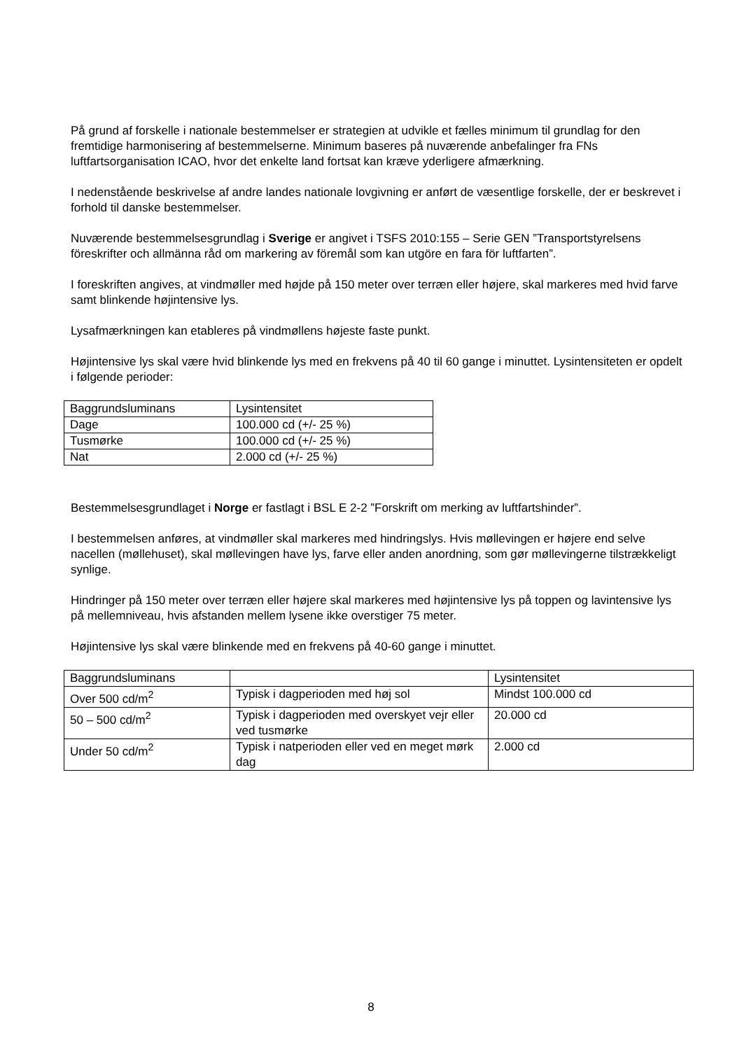På grund af forskelle i nationale bestemmelser er strategien at udvikle et fælles minimum til grundlag for den fremtidige harmonisering af bestemmelserne. Minimum baseres på nuværende anbefalinger fra FNs luftfartsorganisation ICAO, hvor det enkelte land fortsat kan kræve yderligere afmærkning.
I nedenstående beskrivelse af andre landes nationale lovgivning er anført de væsentlige forskelle, der er beskrevet i forhold til danske bestemmelser.
Nuværende bestemmelsesgrundlag i Sverige er angivet i TSFS 2010:155 – Serie GEN ”Transportstyrelsens föreskrifter och allmänna råd om markering av föremål som kan utgöre en fara för luftfarten”.
I foreskriften angives, at vindmøller med højde på 150 meter over terræn eller højere, skal markeres med hvid farve samt blinkende højintensive lys.
Lysafmærkningen kan etableres på vindmøllens højeste faste punkt.
Højintensive lys skal være hvid blinkende lys med en frekvens på 40 til 60 gange i minuttet. Lysintensiteten er opdelt i følgende perioder:
| Baggrundsluminans | Lysintensitet |
| Dage | 100.000 cd (+/- 25 %) |
| Tusmørke | 100.000 cd (+/- 25 %) |
| Nat | 2.000 cd (+/- 25 %) |
Bestemmelsesgrundlaget i Norge er fastlagt i BSL E 2-2 ”Forskrift om merking av luftfartshinder”.
I bestemmelsen anføres, at vindmøller skal markeres med hindringslys. Hvis møllevingen er højere end selve nacellen (møllehuset), skal møllevingen have lys, farve eller anden anordning, som gør møllevingerne tilstrækkeligt synlige.
Hindringer på 150 meter over terræn eller højere skal markeres med højintensive lys på toppen og lavintensive lys på mellemniveau, hvis afstanden mellem lysene ikke overstiger 75 meter.
Højintensive lys skal være blinkende med en frekvens på 40-60 gange i minuttet.
| Baggrundsluminans | | Lysintensitet |
| Over 500 cd/m<sup>2</sup> | Typisk i dagperioden med høj sol | Mindst 100.000 cd |
| 50 – 500 cd/m<sup>2</sup> | Typisk i dagperioden med overskyet vejr eller ved tusmørke | 20.000 cd |
| Under 50 cd/m<sup>2</sup> | Typisk i natperioden eller ved en meget mørk dag | 2.000 cd |
8